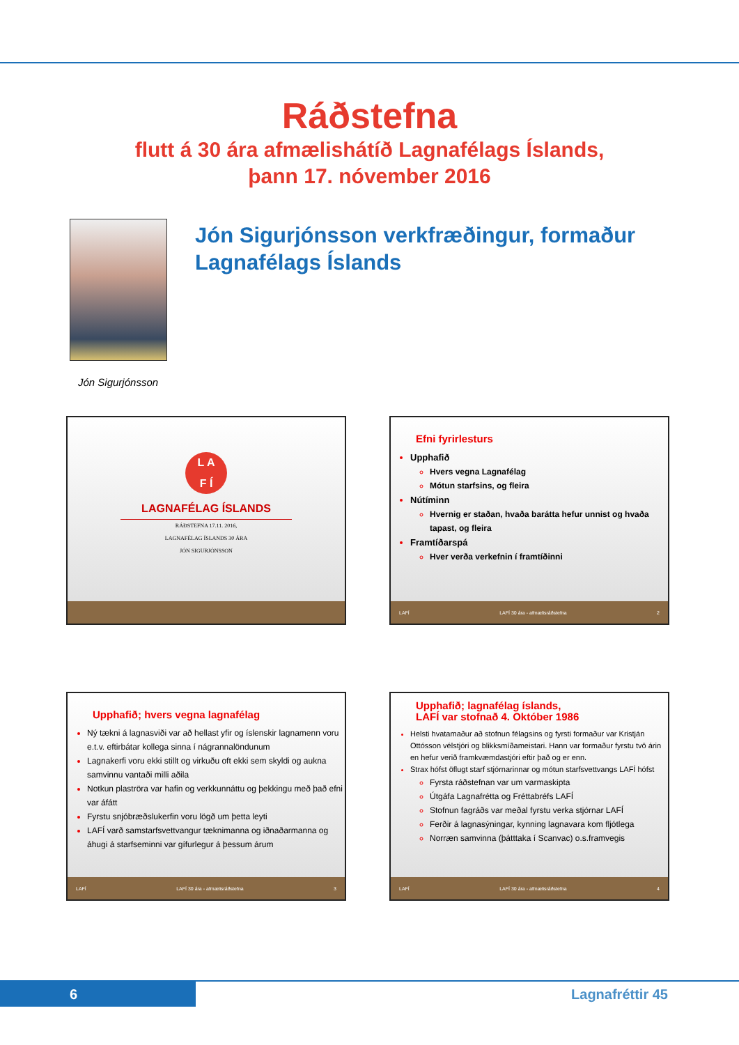Ráðstefna
flutt á 30 ára afmælishátíð Lagnafélags Íslands,
þann 17. nóvember 2016
Jón Sigurjónsson verkfræðingur, formaður
Lagnafélags Íslands
Jón Sigurjónsson
L A
F Í
LAGNAFÉLAG ÍSLANDS
RÁÐSTEFNA 17.11. 2016,
LAGNAFÉLAG ÍSLANDS 30 ÁRA
JÓN SIGURJÓNSSON
Efni fyrirlesturs
Upphafið
Hvers vegna Lagnafélag
Mótun starfsins, og fleira
Nútíminn
Hvernig er staðan, hvaða barátta hefur unnist og hvaða tapast, og fleira
Framtíðarspá
Hver verða verkefnin í framtíðinni
LAFÍ LAFÍ 30 ára - afmælisráðstefna 2
Upphafið; hvers vegna lagnafélag
Ný tækni á lagnasviði var að hellast yfir og íslenskir lagnamenn voru e.t.v. eftirbátar kollega sinna í nágrannalöndunum
Lagnakerfi voru ekki stillt og virkuðu oft ekki sem skyldi og aukna samvinnu vantaði milli aðila
Notkun plaströra var hafin og verkkunnáttu og þekkingu með það efni var áfátt
Fyrstu snjóbræðslukerfin voru lögð um þetta leyti
LAFÍ varð samstarfsvettvangur tæknimanna og iðnaðarmanna og áhugi á starfseminni var gífurlegur á þessum árum
LAFÍ LAFÍ 30 ára - afmælisráðstefna 3
Upphafið; lagnafélag íslands,
LAFÍ var stofnað 4. Október 1986
Helsti hvatamaður að stofnun félagsins og fyrsti formaður var Kristján Ottósson vélstjóri og blikksmíðameistari. Hann var formaður fyrstu tvö árin en hefur verið framkvæmdastjóri eftir það og er enn.
Strax hófst öflugt starf stjórnarinnar og mótun starfsvettvangs LAFÍ hófst
Fyrsta ráðstefnan var um varmaskipta
Útgáfa Lagnafrétta og Fréttabréfs LAFÍ
Stofnun fagráðs var meðal fyrstu verka stjórnar LAFÍ
Ferðir á lagnasýningar, kynning lagnavara kom fljótlega
Norræn samvinna (þátttaka í Scanvac) o.s.framvegis
LAFÍ LAFÍ 30 ára - afmælisráðstefna 4
6 Lagnafréttir 45